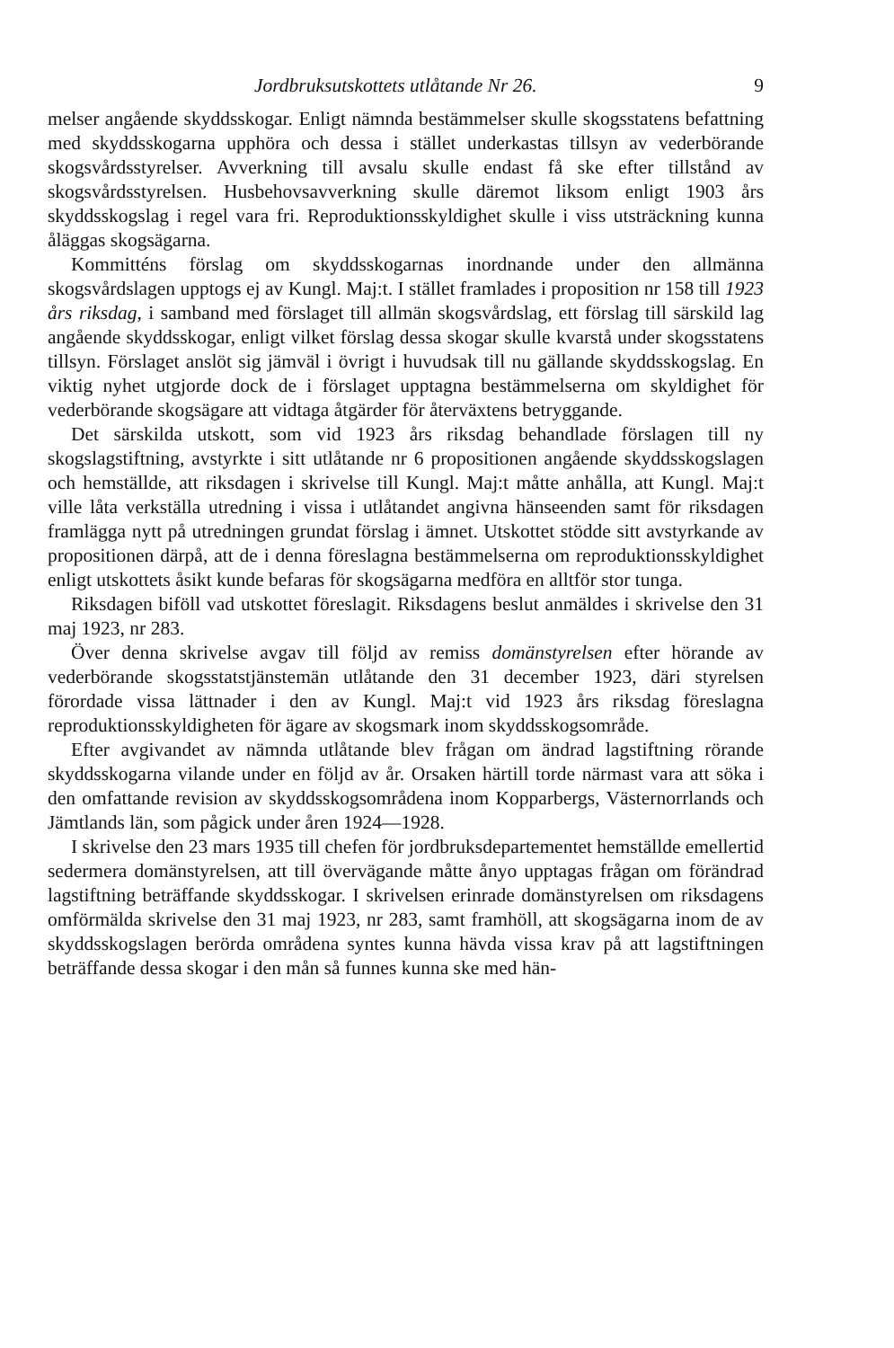Jordbruksutskottets utlåtande Nr 26. 9
melser angående skyddsskogar. Enligt nämnda bestämmelser skulle skogsstatens befattning med skyddsskogarna upphöra och dessa i stället underkastas tillsyn av vederbörande skogsvårdsstyrelser. Avverkning till avsalu skulle endast få ske efter tillstånd av skogsvårdsstyrelsen. Husbehovsavverkning skulle däremot liksom enligt 1903 års skyddsskogslag i regel vara fri. Reproduktionsskyldighet skulle i viss utsträckning kunna åläggas skogsägarna.
Kommitténs förslag om skyddsskogarnas inordnande under den allmänna skogsvårdslagen upptogs ej av Kungl. Maj:t. I stället framlades i proposition nr 158 till 1923 års riksdag, i samband med förslaget till allmän skogsvårdslag, ett förslag till särskild lag angående skyddsskogar, enligt vilket förslag dessa skogar skulle kvarstå under skogsstatens tillsyn. Förslaget anslöt sig jämväl i övrigt i huvudsak till nu gällande skyddsskogslag. En viktig nyhet utgjorde dock de i förslaget upptagna bestämmelserna om skyldighet för vederbörande skogsägare att vidtaga åtgärder för återväxtens betryggande.
Det särskilda utskott, som vid 1923 års riksdag behandlade förslagen till ny skogslagstiftning, avstyrkte i sitt utlåtande nr 6 propositionen angående skyddsskogslagen och hemställde, att riksdagen i skrivelse till Kungl. Maj:t måtte anhålla, att Kungl. Maj:t ville låta verkställa utredning i vissa i utlåtandet angivna hänseenden samt för riksdagen framlägga nytt på utredningen grundat förslag i ämnet. Utskottet stödde sitt avstyrkande av propositionen därpå, att de i denna föreslagna bestämmelserna om reproduktionsskyldighet enligt utskottets åsikt kunde befaras för skogsägarna medföra en alltför stor tunga.
Riksdagen biföll vad utskottet föreslagit. Riksdagens beslut anmäldes i skrivelse den 31 maj 1923, nr 283.
Över denna skrivelse avgav till följd av remiss domänstyrelsen efter hörande av vederbörande skogsstatstjänstemän utlåtande den 31 december 1923, däri styrelsen förordade vissa lättnader i den av Kungl. Maj:t vid 1923 års riksdag föreslagna reproduktionsskyldigheten för ägare av skogsmark inom skyddsskogsområde.
Efter avgivandet av nämnda utlåtande blev frågan om ändrad lagstiftning rörande skyddsskogarna vilande under en följd av år. Orsaken härtill torde närmast vara att söka i den omfattande revision av skyddsskogsområdena inom Kopparbergs, Västernorrlands och Jämtlands län, som pågick under åren 1924—1928.
I skrivelse den 23 mars 1935 till chefen för jordbruksdepartementet hemställde emellertid sedermera domänstyrelsen, att till övervägande måtte ånyo upptagas frågan om förändrad lagstiftning beträffande skyddsskogar. I skrivelsen erinrade domänstyrelsen om riksdagens omförmälda skrivelse den 31 maj 1923, nr 283, samt framhöll, att skogsägarna inom de av skyddsskogslagen berörda områdena syntes kunna hävda vissa krav på att lagstiftningen beträffande dessa skogar i den mån så funnes kunna ske med hän-